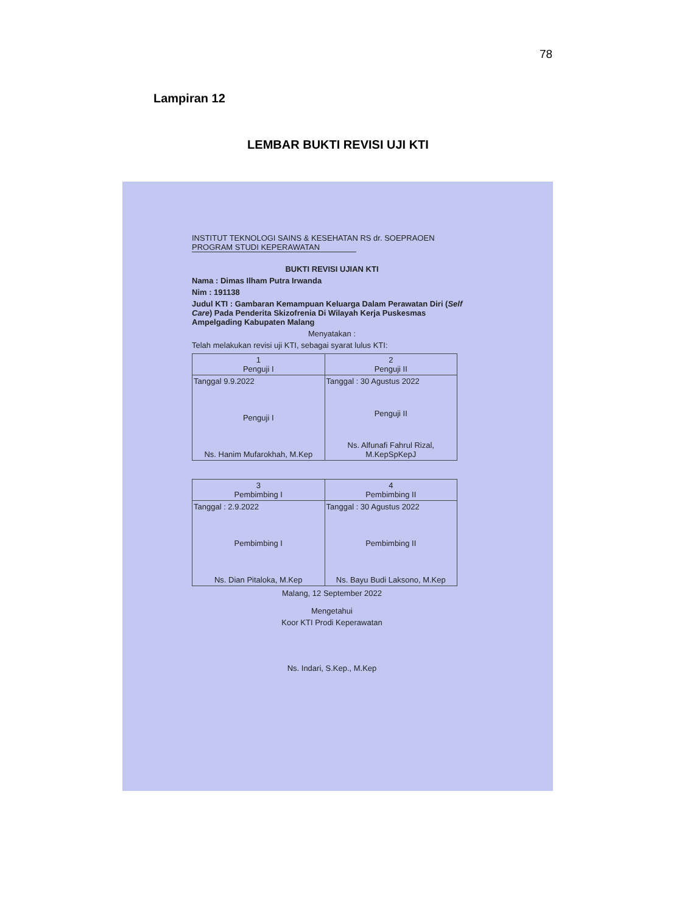78
Lampiran 12
LEMBAR BUKTI REVISI UJI KTI
INSTITUT TEKNOLOGI SAINS & KESEHATAN RS dr. SOEPRAOEN
PROGRAM STUDI KEPERAWATAN
BUKTI REVISI UJIAN KTI
Nama : Dimas Ilham Putra Irwanda
Nim : 191138
Judul KTI : Gambaran Kemampuan Keluarga Dalam Perawatan Diri (Self Care) Pada Penderita Skizofrenia Di Wilayah Kerja Puskesmas Ampelgading Kabupaten Malang
Menyatakan :
Telah melakukan revisi uji KTI, sebagai syarat lulus KTI:
| 1 Penguji I | 2 Penguji II |
| Tanggal 9.9.2022 Penguji I Ns. Hanim Mufarokhah, M.Kep | Tanggal : 30 Agustus 2022 Penguji II Ns. Alfunafi Fahrul Rizal, M.KepSpKepJ |
| 3 Pembimbing I | 4 Pembimbing II |
| Tanggal : 2.9.2022 Pembimbing I Ns. Dian Pitaloka, M.Kep | Tanggal : 30 Agustus 2022 Pembimbing II Ns. Bayu Budi Laksono, M.Kep |
Malang, 12 September 2022
Mengetahui
Koor KTI Prodi Keperawatan
Ns. Indari, S.Kep., M.Kep